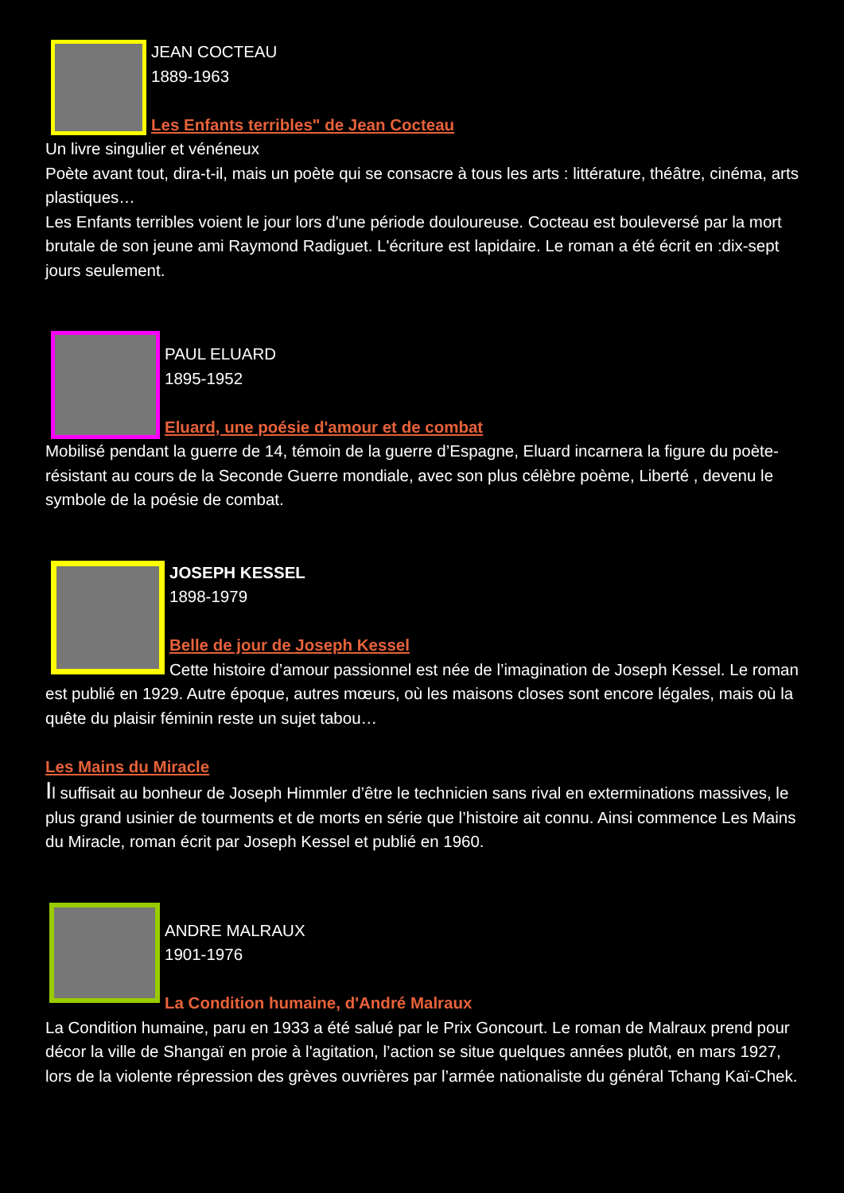JEAN COCTEAU
1889-1963
Les Enfants terribles" de Jean Cocteau
Un livre singulier et vénéneux
Poète avant tout, dira-t-il, mais un poète qui se consacre à tous les arts : littérature, théâtre, cinéma, arts plastiques…
Les Enfants terribles voient le jour lors d'une période douloureuse. Cocteau est bouleversé par la mort brutale de son jeune ami Raymond Radiguet. L'écriture est lapidaire. Le roman a été écrit en :dix-sept jours seulement.
PAUL ELUARD
1895-1952
Eluard, une poésie d'amour et de combat
Mobilisé pendant la guerre de 14, témoin de la guerre d’Espagne, Eluard incarnera la figure du poète-résistant au cours de la Seconde Guerre mondiale, avec son plus célèbre poème, Liberté , devenu le symbole de la poésie de combat.
JOSEPH KESSEL
1898-1979
Belle de jour de Joseph Kessel
Cette histoire d’amour passionnel est née de l’imagination de Joseph Kessel. Le roman est publié en 1929. Autre époque, autres mœurs, où les maisons closes sont encore légales, mais où la quête du plaisir féminin reste un sujet tabou…
Les Mains du Miracle
Il suffisait au bonheur de Joseph Himmler d’être le technicien sans rival en exterminations massives, le plus grand usinier de tourments et de morts en série que l’histoire ait connu. Ainsi commence Les Mains du Miracle, roman écrit par Joseph Kessel et publié en 1960.
ANDRE MALRAUX
1901-1976
La Condition humaine, d'André Malraux
La Condition humaine, paru en 1933 a été salué par le Prix Goncourt. Le roman de Malraux prend pour décor la ville de Shangaï en proie à l'agitation, l’action se situe quelques années plutôt, en mars 1927, lors de la violente répression des grèves ouvrières par l’armée nationaliste du général Tchang Kaï-Chek.